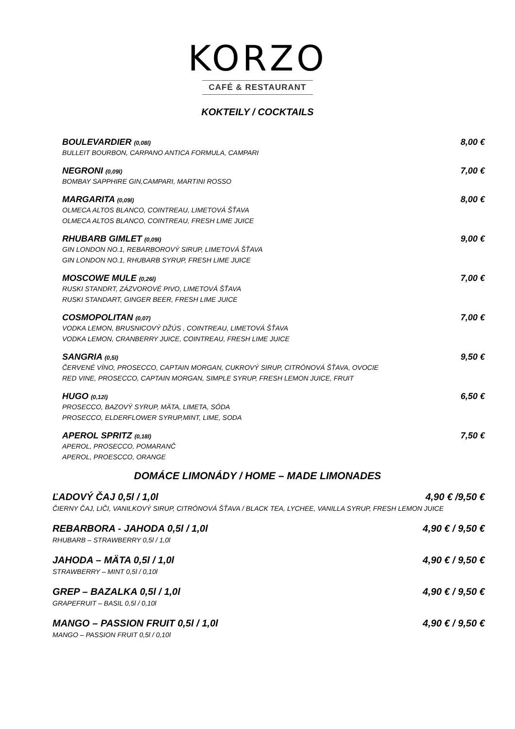KORZO
CAFÉ & RESTAURANT
KOKTEILY / COCKTAILS
BOULEVARDIER (0,08l)
BULLEIT BOURBON, CARPANO ANTICA FORMULA, CAMPARI
8,00 €
NEGRONI (0,09l)
BOMBAY SAPPHIRE GIN,CAMPARI, MARTINI ROSSO
7,00 €
MARGARITA (0,09l)
OLMECA ALTOS BLANCO, COINTREAU, LIMETOVÁ ŠŤAVA
OLMECA ALTOS BLANCO, COINTREAU, FRESH LIME JUICE
8,00 €
RHUBARB GIMLET (0,09l)
GIN LONDON NO.1, REBARBOROVÝ SIRUP, LIMETOVÁ ŠŤAVA
GIN LONDON NO.1, RHUBARB SYRUP, FRESH LIME JUICE
9,00 €
MOSCOWE MULE (0,26l)
RUSKI STANDRT, ZÁZVOROVÉ PIVO, LIMETOVÁ ŠŤAVA
RUSKI STANDART, GINGER BEER, FRESH LIME JUICE
7,00 €
COSMOPOLITAN (0,07)
VODKA LEMON, BRUSNICOVÝ DŽÚS , COINTREAU, LIMETOVÁ ŠŤAVA
VODKA LEMON, CRANBERRY JUICE, COINTREAU, FRESH LIME JUICE
7,00 €
SANGRIA (0,5l)
ČERVENÉ VÍNO, PROSECCO, CAPTAIN MORGAN, CUKROVÝ SIRUP, CITRÓNOVÁ ŠŤAVA, OVOCIE
RED VINE, PROSECCO, CAPTAIN MORGAN, SIMPLE SYRUP, FRESH LEMON JUICE, FRUIT
9,50 €
HUGO (0,12l)
PROSECCO, BAZOVÝ SYRUP, MÄTA, LIMETA, SÓDA
PROSECCO, ELDERFLOWER SYRUP,MINT, LIME, SODA
6,50 €
APEROL SPRITZ (0,18l)
APEROL, PROSECCO, POMARANČ
APEROL, PROESCCO, ORANGE
7,50 €
DOMÁCE LIMONÁDY / HOME – MADE LIMONADES
ĽADOVÝ ČAJ 0,5l / 1,0l 4,90 € /9,50 €
ČIERNY ČAJ, LIČI, VANILKOVÝ SIRUP, CITRÓNOVÁ ŠŤAVA / BLACK TEA, LYCHEE, VANILLA SYRUP, FRESH LEMON JUICE
REBARBORA - JAHODA 0,5l / 1,0l 4,90 € / 9,50 €
RHUBARB – STRAWBERRY 0,5l / 1,0l
JAHODA – MÄTA 0,5l / 1,0l 4,90 € / 9,50 €
STRAWBERRY – MINT 0,5l / 0,10l
GREP – BAZALKA 0,5l / 1,0l 4,90 € / 9,50 €
GRAPEFRUIT – BASIL 0,5l / 0,10l
MANGO – PASSION FRUIT 0,5l / 1,0l 4,90 € / 9,50 €
MANGO – PASSION FRUIT 0,5l / 0,10l